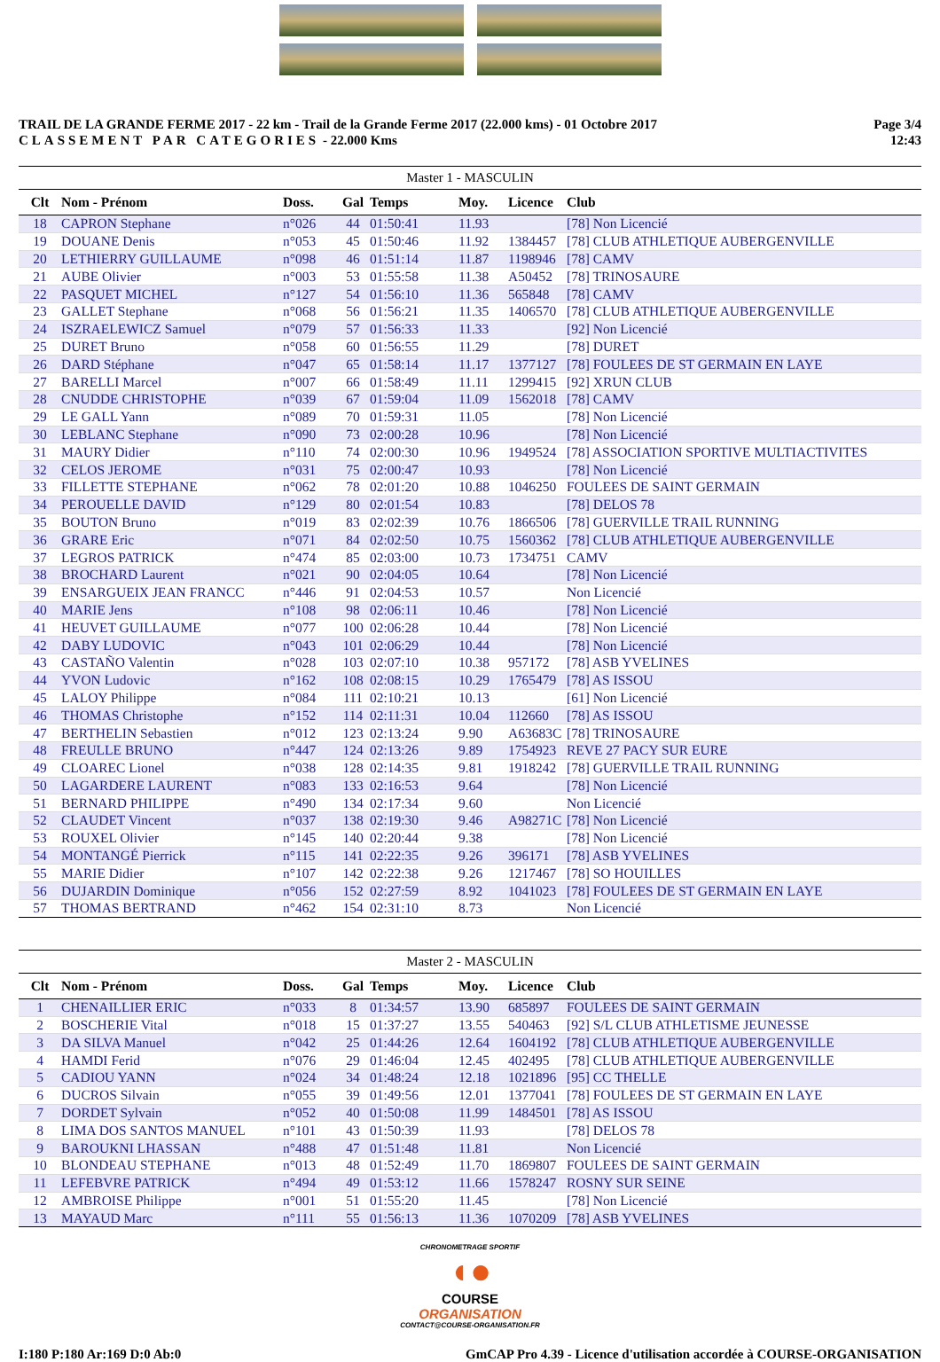TRAIL DE LA GRANDE FERME 2017 - 22 km - Trail de la Grande Ferme 2017 (22.000 kms) - 01 Octobre 2017
CLASSEMENT PAR CATEGORIES - 22.000 Kms
Page 3/4
12:43
Master 1 - MASCULIN
| Clt | Nom - Prénom | Doss. | Gal | Temps | Moy. | Licence | Club |
| --- | --- | --- | --- | --- | --- | --- | --- |
| 18 | CAPRON Stephane | n°026 | 44 | 01:50:41 | 11.93 | | [78] Non Licencié |
| 19 | DOUANE Denis | n°053 | 45 | 01:50:46 | 11.92 | 1384457 | [78] CLUB ATHLETIQUE AUBERGENVILLE |
| 20 | LETHIERRY GUILLAUME | n°098 | 46 | 01:51:14 | 11.87 | 1198946 | [78] CAMV |
| 21 | AUBE Olivier | n°003 | 53 | 01:55:58 | 11.38 | A50452 | [78] TRINOSAURE |
| 22 | PASQUET MICHEL | n°127 | 54 | 01:56:10 | 11.36 | 565848 | [78] CAMV |
| 23 | GALLET Stephane | n°068 | 56 | 01:56:21 | 11.35 | 1406570 | [78] CLUB ATHLETIQUE AUBERGENVILLE |
| 24 | ISZRAELEWICZ Samuel | n°079 | 57 | 01:56:33 | 11.33 | | [92] Non Licencié |
| 25 | DURET Bruno | n°058 | 60 | 01:56:55 | 11.29 | | [78] DURET |
| 26 | DARD Stéphane | n°047 | 65 | 01:58:14 | 11.17 | 1377127 | [78] FOULEES DE ST GERMAIN EN LAYE |
| 27 | BARELLI Marcel | n°007 | 66 | 01:58:49 | 11.11 | 1299415 | [92] XRUN CLUB |
| 28 | CNUDDE CHRISTOPHE | n°039 | 67 | 01:59:04 | 11.09 | 1562018 | [78] CAMV |
| 29 | LE GALL Yann | n°089 | 70 | 01:59:31 | 11.05 | | [78] Non Licencié |
| 30 | LEBLANC Stephane | n°090 | 73 | 02:00:28 | 10.96 | | [78] Non Licencié |
| 31 | MAURY Didier | n°110 | 74 | 02:00:30 | 10.96 | 1949524 | [78] ASSOCIATION SPORTIVE MULTIACTIVITES |
| 32 | CELOS JEROME | n°031 | 75 | 02:00:47 | 10.93 | | [78] Non Licencié |
| 33 | FILLETTE STEPHANE | n°062 | 78 | 02:01:20 | 10.88 | 1046250 | FOULEES DE SAINT GERMAIN |
| 34 | PEROUELLE DAVID | n°129 | 80 | 02:01:54 | 10.83 | | [78] DELOS 78 |
| 35 | BOUTON Bruno | n°019 | 83 | 02:02:39 | 10.76 | 1866506 | [78] GUERVILLE TRAIL RUNNING |
| 36 | GRARE Eric | n°071 | 84 | 02:02:50 | 10.75 | 1560362 | [78] CLUB ATHLETIQUE AUBERGENVILLE |
| 37 | LEGROS PATRICK | n°474 | 85 | 02:03:00 | 10.73 | 1734751 | CAMV |
| 38 | BROCHARD Laurent | n°021 | 90 | 02:04:05 | 10.64 | | [78] Non Licencié |
| 39 | ENSARGUEIX JEAN FRANCC | n°446 | 91 | 02:04:53 | 10.57 | | Non Licencié |
| 40 | MARIE Jens | n°108 | 98 | 02:06:11 | 10.46 | | [78] Non Licencié |
| 41 | HEUVET GUILLAUME | n°077 | 100 | 02:06:28 | 10.44 | | [78] Non Licencié |
| 42 | DABY LUDOVIC | n°043 | 101 | 02:06:29 | 10.44 | | [78] Non Licencié |
| 43 | CASTAÑO Valentin | n°028 | 103 | 02:07:10 | 10.38 | 957172 | [78] ASB YVELINES |
| 44 | YVON Ludovic | n°162 | 108 | 02:08:15 | 10.29 | 1765479 | [78] AS ISSOU |
| 45 | LALOY Philippe | n°084 | 111 | 02:10:21 | 10.13 | | [61] Non Licencié |
| 46 | THOMAS Christophe | n°152 | 114 | 02:11:31 | 10.04 | 112660 | [78] AS ISSOU |
| 47 | BERTHELIN Sebastien | n°012 | 123 | 02:13:24 | 9.90 | A63683C | [78] TRINOSAURE |
| 48 | FREULLE BRUNO | n°447 | 124 | 02:13:26 | 9.89 | 1754923 | REVE 27 PACY SUR EURE |
| 49 | CLOAREC Lionel | n°038 | 128 | 02:14:35 | 9.81 | 1918242 | [78] GUERVILLE TRAIL RUNNING |
| 50 | LAGARDERE LAURENT | n°083 | 133 | 02:16:53 | 9.64 | | [78] Non Licencié |
| 51 | BERNARD PHILIPPE | n°490 | 134 | 02:17:34 | 9.60 | | Non Licencié |
| 52 | CLAUDET Vincent | n°037 | 138 | 02:19:30 | 9.46 | A98271C | [78] Non Licencié |
| 53 | ROUXEL Olivier | n°145 | 140 | 02:20:44 | 9.38 | | [78] Non Licencié |
| 54 | MONTANGÉ Pierrick | n°115 | 141 | 02:22:35 | 9.26 | 396171 | [78] ASB YVELINES |
| 55 | MARIE Didier | n°107 | 142 | 02:22:38 | 9.26 | 1217467 | [78] SO HOUILLES |
| 56 | DUJARDIN Dominique | n°056 | 152 | 02:27:59 | 8.92 | 1041023 | [78] FOULEES DE ST GERMAIN EN LAYE |
| 57 | THOMAS BERTRAND | n°462 | 154 | 02:31:10 | 8.73 | | Non Licencié |
Master 2 - MASCULIN
| Clt | Nom - Prénom | Doss. | Gal | Temps | Moy. | Licence | Club |
| --- | --- | --- | --- | --- | --- | --- | --- |
| 1 | CHENAILLIER ERIC | n°033 | 8 | 01:34:57 | 13.90 | 685897 | FOULEES DE SAINT GERMAIN |
| 2 | BOSCHERIE Vital | n°018 | 15 | 01:37:27 | 13.55 | 540463 | [92] S/L CLUB ATHLETISME JEUNESSE |
| 3 | DA SILVA Manuel | n°042 | 25 | 01:44:26 | 12.64 | 1604192 | [78] CLUB ATHLETIQUE AUBERGENVILLE |
| 4 | HAMDI Ferid | n°076 | 29 | 01:46:04 | 12.45 | 402495 | [78] CLUB ATHLETIQUE AUBERGENVILLE |
| 5 | CADIOU YANN | n°024 | 34 | 01:48:24 | 12.18 | 1021896 | [95] CC THELLE |
| 6 | DUCROS Silvain | n°055 | 39 | 01:49:56 | 12.01 | 1377041 | [78] FOULEES DE ST GERMAIN EN LAYE |
| 7 | DORDET Sylvain | n°052 | 40 | 01:50:08 | 11.99 | 1484501 | [78] AS ISSOU |
| 8 | LIMA DOS SANTOS MANUEL | n°101 | 43 | 01:50:39 | 11.93 | | [78] DELOS 78 |
| 9 | BAROUKNI LHASSAN | n°488 | 47 | 01:51:48 | 11.81 | | Non Licencié |
| 10 | BLONDEAU STEPHANE | n°013 | 48 | 01:52:49 | 11.70 | 1869807 | FOULEES DE SAINT GERMAIN |
| 11 | LEFEBVRE PATRICK | n°494 | 49 | 01:53:12 | 11.66 | 1578247 | ROSNY SUR SEINE |
| 12 | AMBROISE Philippe | n°001 | 51 | 01:55:20 | 11.45 | | [78] Non Licencié |
| 13 | MAYAUD Marc | n°111 | 55 | 01:56:13 | 11.36 | 1070209 | [78] ASB YVELINES |
CHRONOMETRAGE SPORTIF
◖●
COURSE
ORGANISATION
CONTACT@COURSE-ORGANISATION.FR
I:180 P:180 Ar:169 D:0 Ab:0 GmCAP Pro 4.39 - Licence d'utilisation accordée à COURSE-ORGANISATION